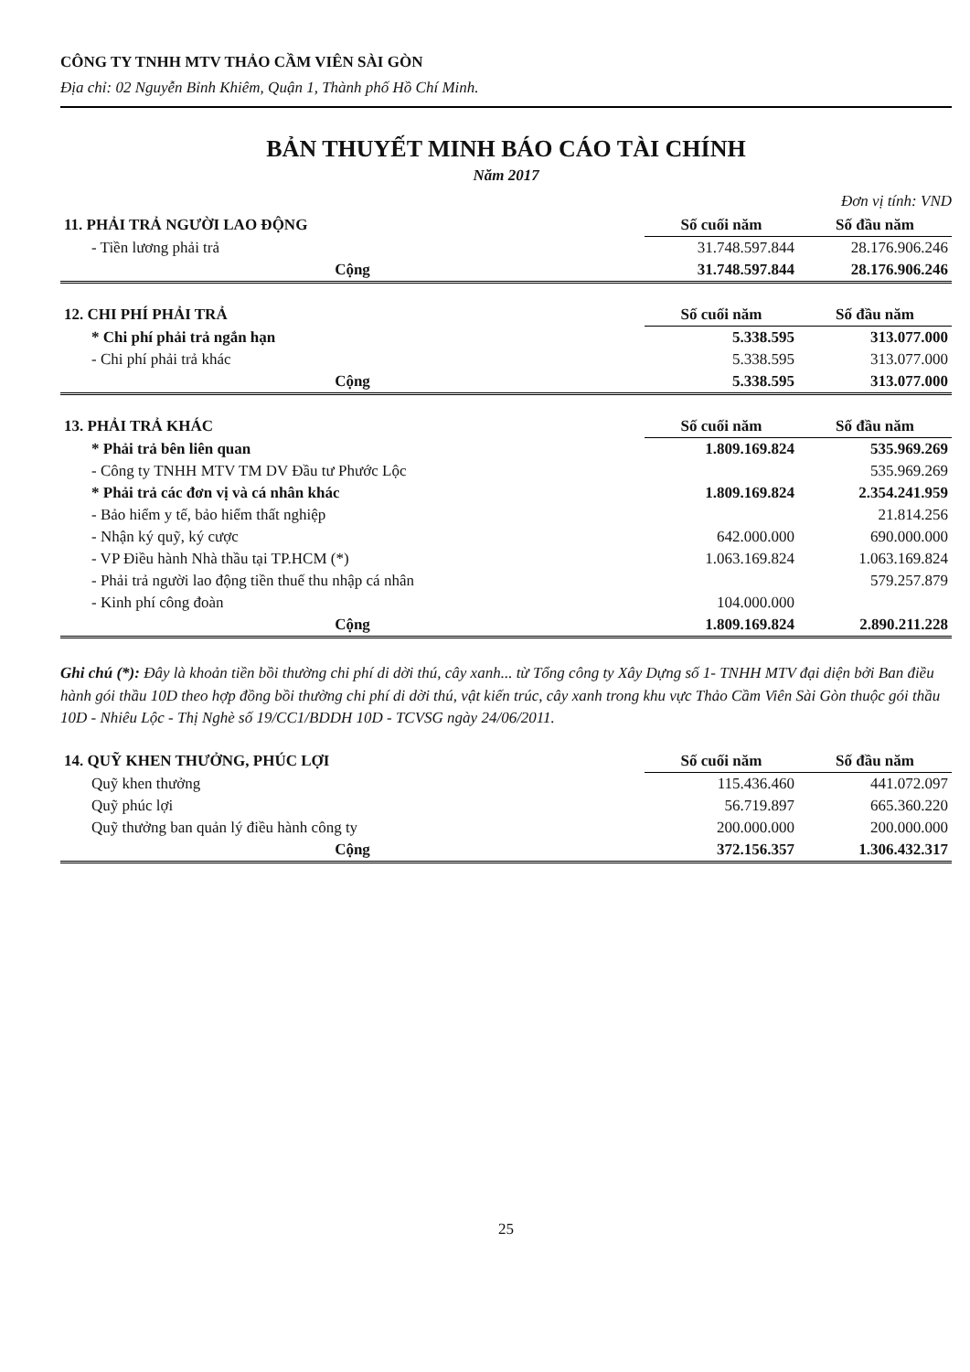CÔNG TY TNHH MTV THẢO CẦM VIÊN SÀI GÒN
Địa chỉ: 02 Nguyễn Bỉnh Khiêm, Quận 1, Thành phố Hồ Chí Minh.
BẢN THUYẾT MINH BÁO CÁO TÀI CHÍNH
Năm 2017
Đơn vị tính: VND
| 11. PHẢI TRẢ NGƯỜI LAO ĐỘNG | Số cuối năm | Số đầu năm |
| - Tiền lương phải trả | 31.748.597.844 | 28.176.906.246 |
| Cộng | 31.748.597.844 | 28.176.906.246 |
| 12. CHI PHÍ PHẢI TRẢ | Số cuối năm | Số đầu năm |
| * Chi phí phải trả ngắn hạn | 5.338.595 | 313.077.000 |
| - Chi phí phải trả khác | 5.338.595 | 313.077.000 |
| Cộng | 5.338.595 | 313.077.000 |
| 13. PHẢI TRẢ KHÁC | Số cuối năm | Số đầu năm |
| * Phải trả bên liên quan | 1.809.169.824 | 535.969.269 |
| - Công ty TNHH MTV TM DV Đầu tư Phước Lộc | | 535.969.269 |
| * Phải trả các đơn vị và cá nhân khác | 1.809.169.824 | 2.354.241.959 |
| - Bảo hiểm y tế, bảo hiểm thất nghiệp | | 21.814.256 |
| - Nhận ký quỹ, ký cược | 642.000.000 | 690.000.000 |
| - VP Điều hành Nhà thầu tại TP.HCM (*) | 1.063.169.824 | 1.063.169.824 |
| - Phải trả người lao động tiền thuế thu nhập cá nhân | | 579.257.879 |
| - Kinh phí công đoàn | 104.000.000 | |
| Cộng | 1.809.169.824 | 2.890.211.228 |
Ghi chú (*): Đây là khoản tiền bồi thường chi phí di dời thú, cây xanh... từ Tổng công ty Xây Dựng số 1- TNHH MTV đại diện bởi Ban điều hành gói thầu 10D theo hợp đồng bồi thường chi phí di dời thú, vật kiến trúc, cây xanh trong khu vực Thảo Cầm Viên Sài Gòn thuộc gói thầu 10D - Nhiêu Lộc - Thị Nghè số 19/CC1/BDDH 10D - TCVSG ngày 24/06/2011.
| 14. QUỸ KHEN THƯỞNG, PHÚC LỢI | Số cuối năm | Số đầu năm |
| Quỹ khen thưởng | 115.436.460 | 441.072.097 |
| Quỹ phúc lợi | 56.719.897 | 665.360.220 |
| Quỹ thưởng ban quản lý điều hành công ty | 200.000.000 | 200.000.000 |
| Cộng | 372.156.357 | 1.306.432.317 |
25